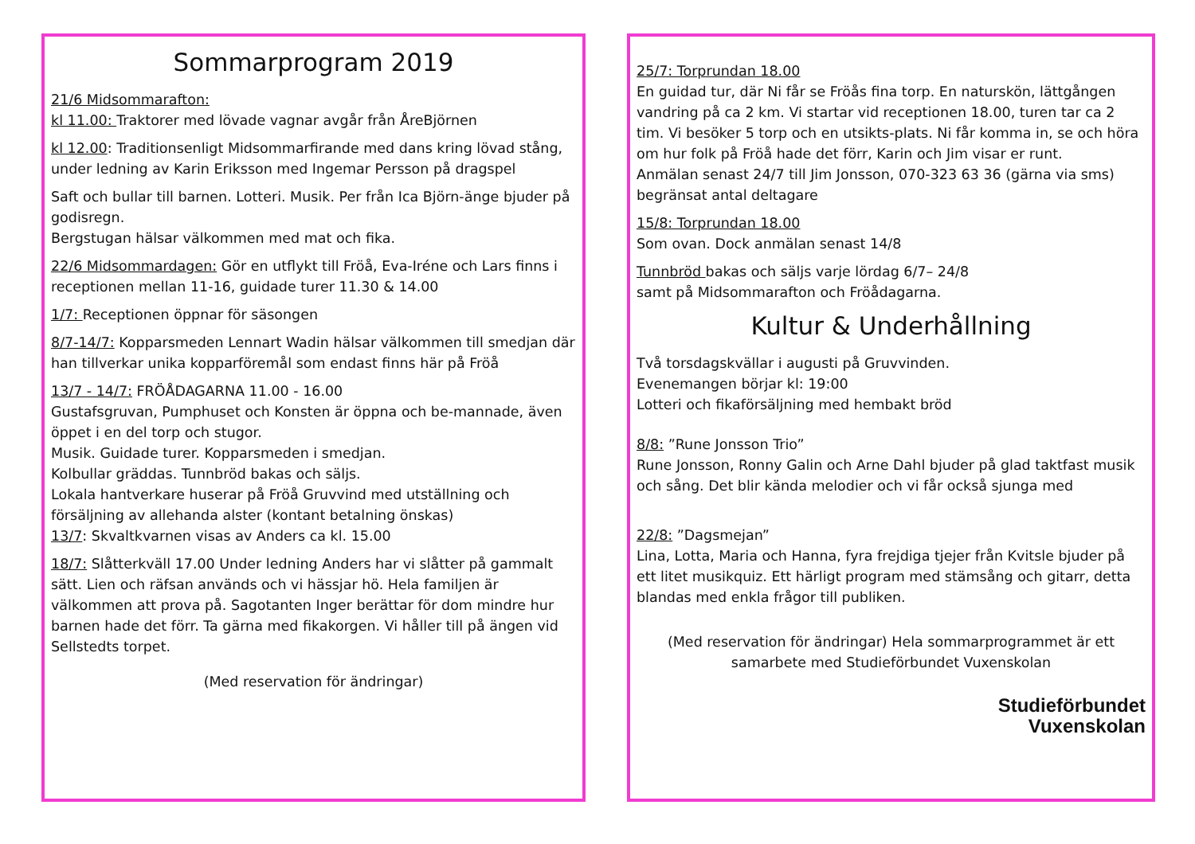Sommarprogram 2019
21/6 Midsommarafton:
kl 11.00: Traktorer med lövade vagnar avgår från ÅreBjörnen
kl 12.00: Traditionsenligt Midsommarfirande med dans kring lövad stång, under ledning av Karin Eriksson med Ingemar Persson på dragspel
Saft och bullar till barnen. Lotteri. Musik. Per från Ica Björn-änge bjuder på godisregn.
Bergstugan hälsar välkommen med mat och fika.
22/6 Midsommardagen: Gör en utflykt till Fröå, Eva-Iréne och Lars finns i receptionen mellan 11-16, guidade turer 11.30 & 14.00
1/7: Receptionen öppnar för säsongen
8/7-14/7: Kopparsmeden Lennart Wadin hälsar välkommen till smedjan där han tillverkar unika kopparföremål som endast finns här på Fröå
13/7 - 14/7: FRÖÅDAGARNA 11.00 - 16.00
Gustafsgruvan, Pumphuset och Konsten är öppna och be-mannade, även öppet i en del torp och stugor.
Musik. Guidade turer. Kopparsmeden i smedjan.
Kolbullar gräddas. Tunnbröd bakas och säljs.
Lokala hantverkare huserar på Fröå Gruvvind med utställning och försäljning av allehanda alster (kontant betalning önskas)
13/7: Skvaltkvarnen visas av Anders ca kl. 15.00
18/7: Slåtterkväll 17.00 Under ledning Anders har vi slåtter på gammalt sätt. Lien och räfsan används och vi hässjar hö. Hela familjen är välkommen att prova på. Sagotanten Inger berättar för dom mindre hur barnen hade det förr. Ta gärna med fikakorgen. Vi håller till på ängen vid Sellstedts torpet.
(Med reservation för ändringar)
25/7: Torprundan 18.00
En guidad tur, där Ni får se Fröås fina torp. En naturskön, lättgången vandring på ca 2 km. Vi startar vid receptionen 18.00, turen tar ca 2 tim. Vi besöker 5 torp och en utsikts-plats. Ni får komma in, se och höra om hur folk på Fröå hade det förr, Karin och Jim visar er runt.
Anmälan senast 24/7 till Jim Jonsson, 070-323 63 36 (gärna via sms) begränsat antal deltagare
15/8: Torprundan 18.00
Som ovan. Dock anmälan senast 14/8
Tunnbröd bakas och säljs varje lördag 6/7– 24/8
samt på Midsommarafton och Fröådagarna.
Kultur & Underhållning
Två torsdagskvällar i augusti på Gruvvinden.
Evenemangen börjar kl: 19:00
Lotteri och fikaförsäljning med hembakt bröd
8/8: ”Rune Jonsson Trio”
Rune Jonsson, Ronny Galin och Arne Dahl bjuder på glad taktfast musik och sång. Det blir kända melodier och vi får också sjunga med
22/8: ”Dagsmejan”
Lina, Lotta, Maria och Hanna, fyra frejdiga tjejer från Kvitsle bjuder på ett litet musikquiz. Ett härligt program med stämsång och gitarr, detta blandas med enkla frågor till publiken.
(Med reservation för ändringar) Hela sommarprogrammet är ett samarbete med Studieförbundet Vuxenskolan
Studieförbundet
Vuxenskolan